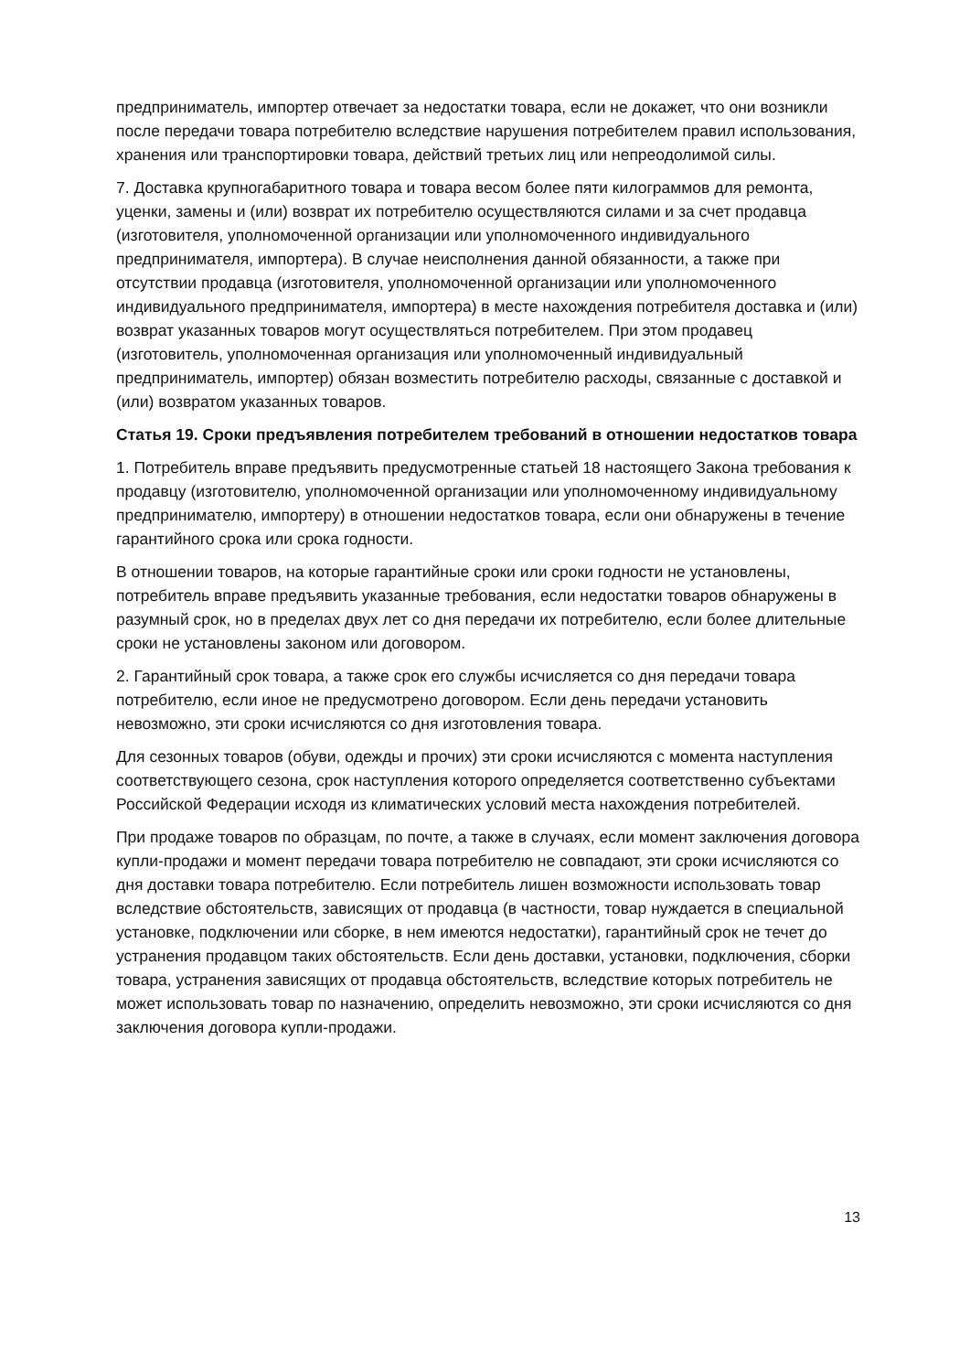предприниматель, импортер отвечает за недостатки товара, если не докажет, что они возникли после передачи товара потребителю вследствие нарушения потребителем правил использования, хранения или транспортировки товара, действий третьих лиц или непреодолимой силы.
7. Доставка крупногабаритного товара и товара весом более пяти килограммов для ремонта, уценки, замены и (или) возврат их потребителю осуществляются силами и за счет продавца (изготовителя, уполномоченной организации или уполномоченного индивидуального предпринимателя, импортера). В случае неисполнения данной обязанности, а также при отсутствии продавца (изготовителя, уполномоченной организации или уполномоченного индивидуального предпринимателя, импортера) в месте нахождения потребителя доставка и (или) возврат указанных товаров могут осуществляться потребителем. При этом продавец (изготовитель, уполномоченная организация или уполномоченный индивидуальный предприниматель, импортер) обязан возместить потребителю расходы, связанные с доставкой и (или) возвратом указанных товаров.
Статья 19. Сроки предъявления потребителем требований в отношении недостатков товара
1. Потребитель вправе предъявить предусмотренные статьей 18 настоящего Закона требования к продавцу (изготовителю, уполномоченной организации или уполномоченному индивидуальному предпринимателю, импортеру) в отношении недостатков товара, если они обнаружены в течение гарантийного срока или срока годности.
В отношении товаров, на которые гарантийные сроки или сроки годности не установлены, потребитель вправе предъявить указанные требования, если недостатки товаров обнаружены в разумный срок, но в пределах двух лет со дня передачи их потребителю, если более длительные сроки не установлены законом или договором.
2. Гарантийный срок товара, а также срок его службы исчисляется со дня передачи товара потребителю, если иное не предусмотрено договором. Если день передачи установить невозможно, эти сроки исчисляются со дня изготовления товара.
Для сезонных товаров (обуви, одежды и прочих) эти сроки исчисляются с момента наступления соответствующего сезона, срок наступления которого определяется соответственно субъектами Российской Федерации исходя из климатических условий места нахождения потребителей.
При продаже товаров по образцам, по почте, а также в случаях, если момент заключения договора купли-продажи и момент передачи товара потребителю не совпадают, эти сроки исчисляются со дня доставки товара потребителю. Если потребитель лишен возможности использовать товар вследствие обстоятельств, зависящих от продавца (в частности, товар нуждается в специальной установке, подключении или сборке, в нем имеются недостатки), гарантийный срок не течет до устранения продавцом таких обстоятельств. Если день доставки, установки, подключения, сборки товара, устранения зависящих от продавца обстоятельств, вследствие которых потребитель не может использовать товар по назначению, определить невозможно, эти сроки исчисляются со дня заключения договора купли-продажи.
13